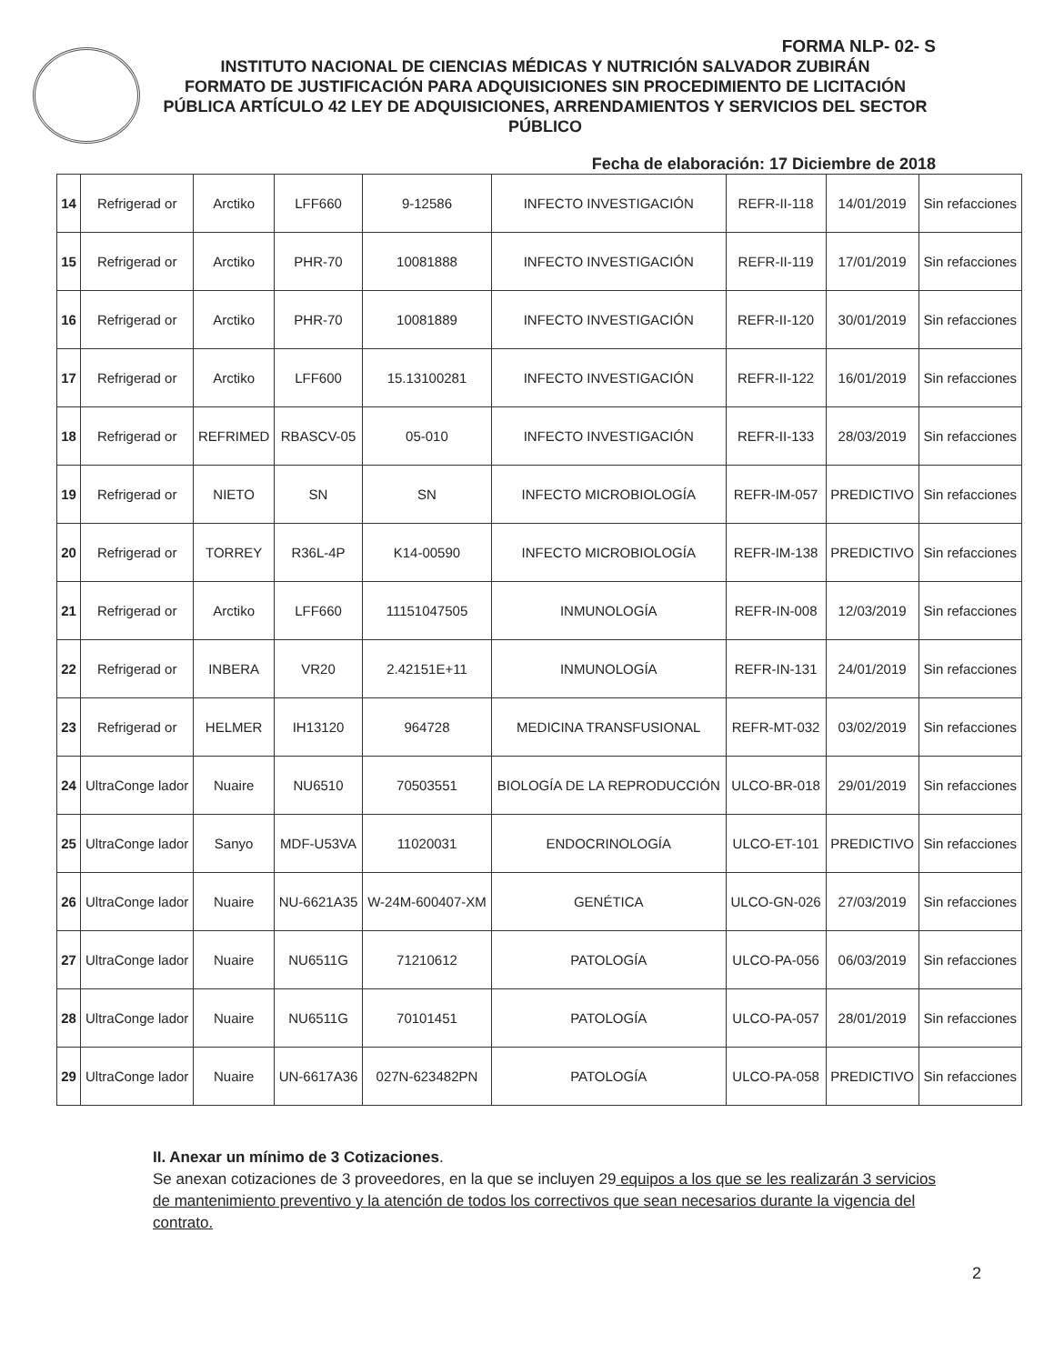FORMA NLP- 02- S
INSTITUTO NACIONAL DE CIENCIAS MÉDICAS Y NUTRICIÓN SALVADOR ZUBIRÁN
FORMATO DE JUSTIFICACIÓN PARA ADQUISICIONES SIN PROCEDIMIENTO DE LICITACIÓN PÚBLICA ARTÍCULO 42 LEY DE ADQUISICIONES, ARRENDAMIENTOS Y SERVICIOS DEL SECTOR PÚBLICO
Fecha de elaboración: 17 Diciembre de 2018
| 14 | Refrigerad or | Arctiko | LFF660 | 9-12586 | INFECTO INVESTIGACIÓN | REFR-II-118 | 14/01/2019 | Sin refacciones |
| 15 | Refrigerad or | Arctiko | PHR-70 | 10081888 | INFECTO INVESTIGACIÓN | REFR-II-119 | 17/01/2019 | Sin refacciones |
| 16 | Refrigerad or | Arctiko | PHR-70 | 10081889 | INFECTO INVESTIGACIÓN | REFR-II-120 | 30/01/2019 | Sin refacciones |
| 17 | Refrigerad or | Arctiko | LFF600 | 15.13100281 | INFECTO INVESTIGACIÓN | REFR-II-122 | 16/01/2019 | Sin refacciones |
| 18 | Refrigerad or | REFRIMED | RBASCV-05 | 05-010 | INFECTO INVESTIGACIÓN | REFR-II-133 | 28/03/2019 | Sin refacciones |
| 19 | Refrigerad or | NIETO | SN | SN | INFECTO MICROBIOLOGÍA | REFR-IM-057 | PREDICTIVO | Sin refacciones |
| 20 | Refrigerad or | TORREY | R36L-4P | K14-00590 | INFECTO MICROBIOLOGÍA | REFR-IM-138 | PREDICTIVO | Sin refacciones |
| 21 | Refrigerad or | Arctiko | LFF660 | 11151047505 | INMUNOLOGÍA | REFR-IN-008 | 12/03/2019 | Sin refacciones |
| 22 | Refrigerad or | INBERA | VR20 | 2.42151E+11 | INMUNOLOGÍA | REFR-IN-131 | 24/01/2019 | Sin refacciones |
| 23 | Refrigerad or | HELMER | IH13120 | 964728 | MEDICINA TRANSFUSIONAL | REFR-MT-032 | 03/02/2019 | Sin refacciones |
| 24 | UltraConge lador | Nuaire | NU6510 | 70503551 | BIOLOGÍA DE LA REPRODUCCIÓN | ULCO-BR-018 | 29/01/2019 | Sin refacciones |
| 25 | UltraConge lador | Sanyo | MDF-U53VA | 11020031 | ENDOCRINOLOGÍA | ULCO-ET-101 | PREDICTIVO | Sin refacciones |
| 26 | UltraConge lador | Nuaire | NU-6621A35 | W-24M-600407-XM | GENÉTICA | ULCO-GN-026 | 27/03/2019 | Sin refacciones |
| 27 | UltraConge lador | Nuaire | NU6511G | 71210612 | PATOLOGÍA | ULCO-PA-056 | 06/03/2019 | Sin refacciones |
| 28 | UltraConge lador | Nuaire | NU6511G | 70101451 | PATOLOGÍA | ULCO-PA-057 | 28/01/2019 | Sin refacciones |
| 29 | UltraConge lador | Nuaire | UN-6617A36 | 027N-623482PN | PATOLOGÍA | ULCO-PA-058 | PREDICTIVO | Sin refacciones |
II. Anexar un mínimo de 3 Cotizaciones.
Se anexan cotizaciones de 3 proveedores, en la que se incluyen 29 equipos a los que se les realizarán 3 servicios de mantenimiento preventivo y la atención de todos los correctivos que sean necesarios durante la vigencia del contrato.
2